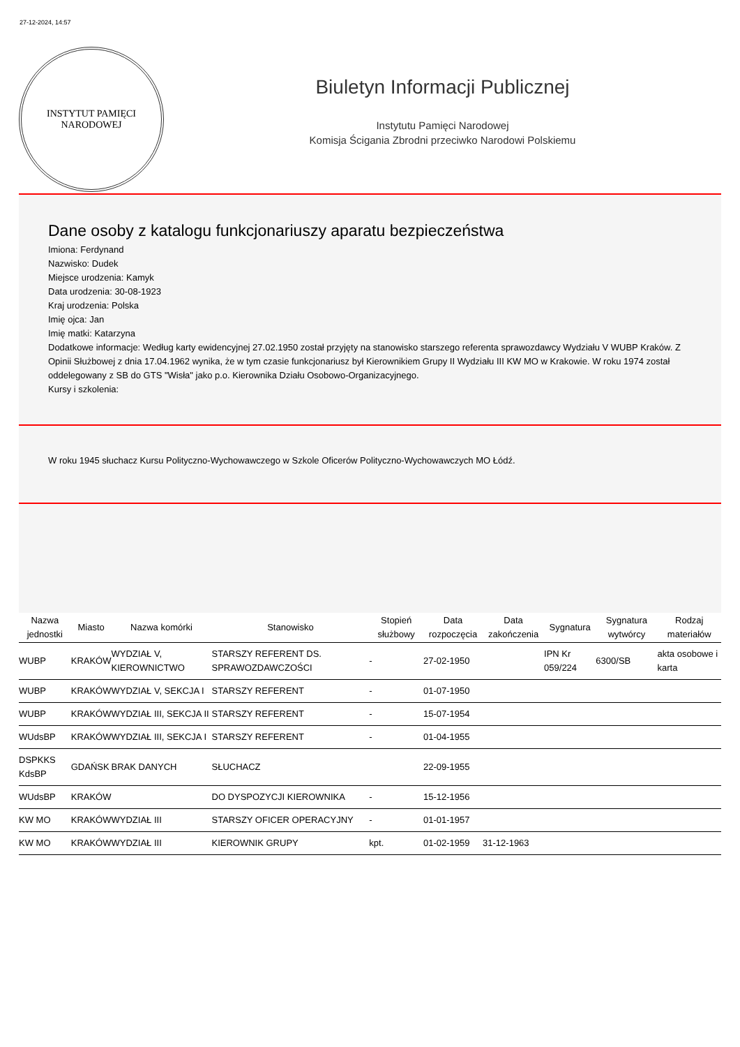27-12-2024, 14:57
INSTYTUT PAMIĘCI
NARODOWEJ
Biuletyn Informacji Publicznej
Instytutu Pamięci Narodowej
Komisja Ścigania Zbrodni przeciwko Narodowi Polskiemu
Dane osoby z katalogu funkcjonariuszy aparatu bezpieczeństwa
Imiona: Ferdynand
Nazwisko: Dudek
Miejsce urodzenia: Kamyk
Data urodzenia: 30-08-1923
Kraj urodzenia: Polska
Imię ojca: Jan
Imię matki: Katarzyna
Dodatkowe informacje: Według karty ewidencyjnej 27.02.1950 został przyjęty na stanowisko starszego referenta sprawozdawcy Wydziału V WUBP Kraków. Z Opinii Służbowej z dnia 17.04.1962 wynika, że w tym czasie funkcjonariusz był Kierownikiem Grupy II Wydziału III KW MO w Krakowie. W roku 1974 został oddelegowany z SB do GTS "Wisła" jako p.o. Kierownika Działu Osobowo-Organizacyjnego.
Kursy i szkolenia:
W roku 1945 słuchacz Kursu Polityczno-Wychowawczego w Szkole Oficerów Polityczno-Wychowawczych MO Łódź.
| Nazwa jednostki | Miasto | Nazwa komórki | Stanowisko | Stopień służbowy | Data rozpoczęcia | Data zakończenia | Sygnatura | Sygnatura wytwórcy | Rodzaj materiałów |
| --- | --- | --- | --- | --- | --- | --- | --- | --- | --- |
| WUBP | KRAKÓW | WYDZIAŁ V, KIEROWNICTWO | STARSZY REFERENT DS. SPRAWOZDAWCZOŚCI | - | 27-02-1950 | | IPN Kr 059/224 | 6300/SB | akta osobowe i karta |
| WUBP | KRAKÓW | WYDZIAŁ V, SEKCJA I | STARSZY REFERENT | - | 01-07-1950 | | | | |
| WUBP | KRAKÓW | WYDZIAŁ III, SEKCJA II | STARSZY REFERENT | - | 15-07-1954 | | | | |
| WUdsBP | KRAKÓW | WYDZIAŁ III, SEKCJA I | STARSZY REFERENT | - | 01-04-1955 | | | | |
| DSPKKS KdsBP | GDAŃSK | BRAK DANYCH | SŁUCHACZ | | 22-09-1955 | | | | |
| WUdsBP | KRAKÓW | | DO DYSPOZYCJI KIEROWNIKA | - | 15-12-1956 | | | | |
| KW MO | KRAKÓW | WYDZIAŁ III | STARSZY OFICER OPERACYJNY | - | 01-01-1957 | | | | |
| KW MO | KRAKÓW | WYDZIAŁ III | KIEROWNIK GRUPY | kpt. | 01-02-1959 | 31-12-1963 | | | |